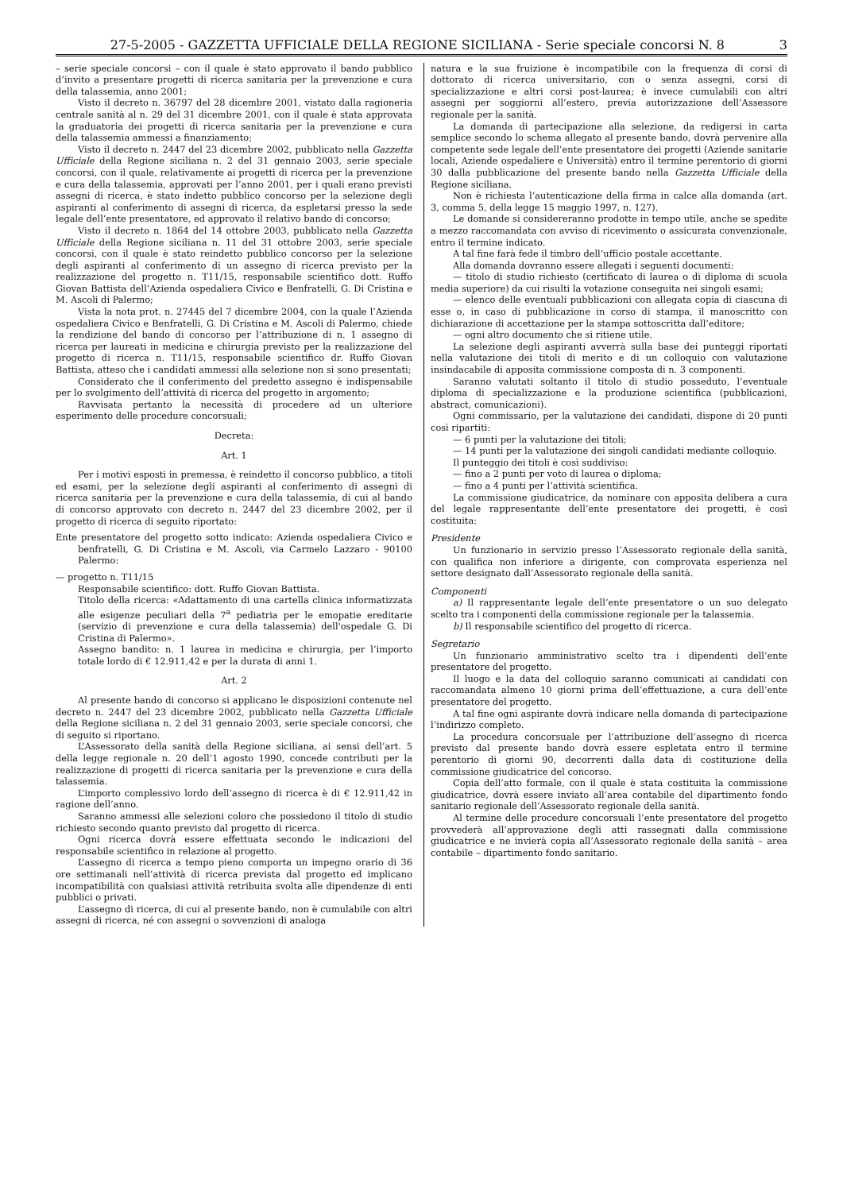27-5-2005 - GAZZETTA UFFICIALE DELLA REGIONE SICILIANA - Serie speciale concorsi N. 8 3
– serie speciale concorsi – con il quale è stato approvato il bando pubblico d’invito a presentare progetti di ricerca sanitaria per la prevenzione e cura della talassemia, anno 2001;
Visto il decreto n. 36797 del 28 dicembre 2001, vistato dalla ragioneria centrale sanità al n. 29 del 31 dicembre 2001, con il quale è stata approvata la graduatoria dei progetti di ricerca sanitaria per la prevenzione e cura della talassemia ammessi a finanziamento;
Visto il decreto n. 2447 del 23 dicembre 2002, pubblicato nella Gazzetta Ufficiale della Regione siciliana n. 2 del 31 gennaio 2003, serie speciale concorsi, con il quale, relativamente ai progetti di ricerca per la prevenzione e cura della talassemia, approvati per l’anno 2001, per i quali erano previsti assegni di ricerca, è stato indetto pubblico concorso per la selezione degli aspiranti al conferimento di assegni di ricerca, da espletarsi presso la sede legale dell’ente presentatore, ed approvato il relativo bando di concorso;
Visto il decreto n. 1864 del 14 ottobre 2003, pubblicato nella Gazzetta Ufficiale della Regione siciliana n. 11 del 31 ottobre 2003, serie speciale concorsi, con il quale è stato reindetto pubblico concorso per la selezione degli aspiranti al conferimento di un assegno di ricerca previsto per la realizzazione del progetto n. T11/15, responsabile scientifico dott. Ruffo Giovan Battista dell’Azienda ospedaliera Civico e Benfratelli, G. Di Cristina e M. Ascoli di Palermo;
Vista la nota prot. n. 27445 del 7 dicembre 2004, con la quale l’Azienda ospedaliera Civico e Benfratelli, G. Di Cristina e M. Ascoli di Palermo, chiede la rendizione del bando di concorso per l’attribuzione di n. 1 assegno di ricerca per laureati in medicina e chirurgia previsto per la realizzazione del progetto di ricerca n. T11/15, responsabile scientifico dr. Ruffo Giovan Battista, atteso che i candidati ammessi alla selezione non si sono presentati;
Considerato che il conferimento del predetto assegno è indispensabile per lo svolgimento dell’attività di ricerca del progetto in argomento;
Ravvisata pertanto la necessità di procedere ad un ulteriore esperimento delle procedure concorsuali;
Decreta:
Art. 1
Per i motivi esposti in premessa, è reindetto il concorso pubblico, a titoli ed esami, per la selezione degli aspiranti al conferimento di assegni di ricerca sanitaria per la prevenzione e cura della talassemia, di cui al bando di concorso approvato con decreto n. 2447 del 23 dicembre 2002, per il progetto di ricerca di seguito riportato:
Ente presentatore del progetto sotto indicato: Azienda ospedaliera Civico e benfratelli, G. Di Cristina e M. Ascoli, via Carmelo Lazzaro - 90100 Palermo:
— progetto n. T11/15
Responsabile scientifico: dott. Ruffo Giovan Battista.
Titolo della ricerca: «Adattamento di una cartella clinica informatizzata alle esigenze peculiari della 7<sup>a</sup> pediatria per le emopatie ereditarie (servizio di prevenzione e cura della talassemia) dell'ospedale G. Di Cristina di Palermo».
Assegno bandito: n. 1 laurea in medicina e chirurgia, per l’importo totale lordo di € 12.911,42 e per la durata di anni 1.
Art. 2
Al presente bando di concorso si applicano le disposizioni contenute nel decreto n. 2447 del 23 dicembre 2002, pubblicato nella Gazzetta Ufficiale della Regione siciliana n. 2 del 31 gennaio 2003, serie speciale concorsi, che di seguito si riportano.
L’Assessorato della sanità della Regione siciliana, ai sensi dell’art. 5 della legge regionale n. 20 dell’1 agosto 1990, concede contributi per la realizzazione di progetti di ricerca sanitaria per la prevenzione e cura della talassemia.
L’importo complessivo lordo dell’assegno di ricerca è di € 12.911,42 in ragione dell’anno.
Saranno ammessi alle selezioni coloro che possiedono il titolo di studio richiesto secondo quanto previsto dal progetto di ricerca.
Ogni ricerca dovrà essere effettuata secondo le indicazioni del responsabile scientifico in relazione al progetto.
L’assegno di ricerca a tempo pieno comporta un impegno orario di 36 ore settimanali nell’attività di ricerca prevista dal progetto ed implicano incompatibilità con qualsiasi attività retribuita svolta alle dipendenze di enti pubblici o privati.
L’assegno di ricerca, di cui al presente bando, non è cumulabile con altri assegni di ricerca, né con assegni o sovvenzioni di analoga
natura e la sua fruizione è incompatibile con la frequenza di corsi di dottorato di ricerca universitario, con o senza assegni, corsi di specializzazione e altri corsi post-laurea; è invece cumulabili con altri assegni per soggiorni all’estero, previa autorizzazione dell’Assessore regionale per la sanità.
La domanda di partecipazione alla selezione, da redigersi in carta semplice secondo lo schema allegato al presente bando, dovrà pervenire alla competente sede legale dell’ente presentatore dei progetti (Aziende sanitarie locali, Aziende ospedaliere e Università) entro il termine perentorio di giorni 30 dalla pubblicazione del presente bando nella Gazzetta Ufficiale della Regione siciliana.
Non è richiesta l’autenticazione della firma in calce alla domanda (art. 3, comma 5, della legge 15 maggio 1997, n. 127).
Le domande si considereranno prodotte in tempo utile, anche se spedite a mezzo raccomandata con avviso di ricevimento o assicurata convenzionale, entro il termine indicato.
A tal fine farà fede il timbro dell’ufficio postale accettante.
Alla domanda dovranno essere allegati i seguenti documenti:
— titolo di studio richiesto (certificato di laurea o di diploma di scuola media superiore) da cui risulti la votazione conseguita nei singoli esami;
— elenco delle eventuali pubblicazioni con allegata copia di ciascuna di esse o, in caso di pubblicazione in corso di stampa, il manoscritto con dichiarazione di accettazione per la stampa sottoscritta dall’editore;
— ogni altro documento che si ritiene utile.
La selezione degli aspiranti avverrà sulla base dei punteggi riportati nella valutazione dei titoli di merito e di un colloquio con valutazione insindacabile di apposita commissione composta di n. 3 componenti.
Saranno valutati soltanto il titolo di studio posseduto, l’eventuale diploma di specializzazione e la produzione scientifica (pubblicazioni, abstract, comunicazioni).
Ogni commissario, per la valutazione dei candidati, dispone di 20 punti così ripartiti:
— 6 punti per la valutazione dei titoli;
— 14 punti per la valutazione dei singoli candidati mediante colloquio.
Il punteggio dei titoli è così suddiviso:
— fino a 2 punti per voto di laurea o diploma;
— fino a 4 punti per l’attività scientifica.
La commissione giudicatrice, da nominare con apposita delibera a cura del legale rappresentante dell’ente presentatore dei progetti, è così costituita:
Presidente
Un funzionario in servizio presso l’Assessorato regionale della sanità, con qualifica non inferiore a dirigente, con comprovata esperienza nel settore designato dall’Assessorato regionale della sanità.
Componenti
a) Il rappresentante legale dell’ente presentatore o un suo delegato scelto tra i componenti della commissione regionale per la talassemia.
b) Il responsabile scientifico del progetto di ricerca.
Segretario
Un funzionario amministrativo scelto tra i dipendenti dell’ente presentatore del progetto.
Il luogo e la data del colloquio saranno comunicati ai candidati con raccomandata almeno 10 giorni prima dell’effettuazione, a cura dell’ente presentatore del progetto.
A tal fine ogni aspirante dovrà indicare nella domanda di partecipazione l’indirizzo completo.
La procedura concorsuale per l’attribuzione dell’assegno di ricerca previsto dal presente bando dovrà essere espletata entro il termine perentorio di giorni 90, decorrenti dalla data di costituzione della commissione giudicatrice del concorso.
Copia dell’atto formale, con il quale è stata costituita la commissione giudicatrice, dovrà essere inviato all’area contabile del dipartimento fondo sanitario regionale dell’Assessorato regionale della sanità.
Al termine delle procedure concorsuali l’ente presentatore del progetto provvederà all’approvazione degli atti rassegnati dalla commissione giudicatrice e ne invierà copia all’Assessorato regionale della sanità – area contabile – dipartimento fondo sanitario.